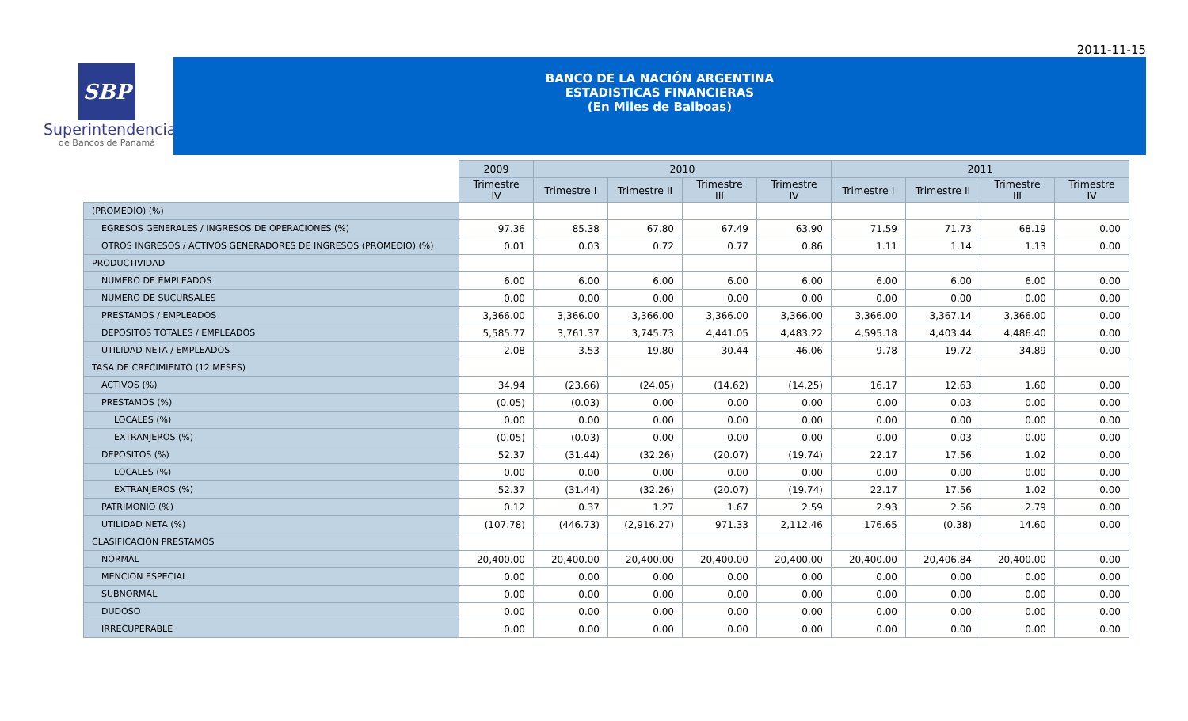2011-11-15
SBP
Superintendencia
de Bancos de Panamá
BANCO DE LA NACIÓN ARGENTINA
ESTADISTICAS FINANCIERAS
(En Miles de Balboas)
| | 2009 | 2010 | | | | 2011 | | | |
| --- | --- | --- | --- | --- | --- | --- | --- | --- | --- |
| | Trimestre IV | Trimestre I | Trimestre II | Trimestre III | Trimestre IV | Trimestre I | Trimestre II | Trimestre III | Trimestre IV |
| (PROMEDIO) (%) | | | | | | | | | |
| EGRESOS GENERALES / INGRESOS DE OPERACIONES (%) | 97.36 | 85.38 | 67.80 | 67.49 | 63.90 | 71.59 | 71.73 | 68.19 | 0.00 |
| OTROS INGRESOS / ACTIVOS GENERADORES DE INGRESOS (PROMEDIO) (%) | 0.01 | 0.03 | 0.72 | 0.77 | 0.86 | 1.11 | 1.14 | 1.13 | 0.00 |
| PRODUCTIVIDAD | | | | | | | | | |
| NUMERO DE EMPLEADOS | 6.00 | 6.00 | 6.00 | 6.00 | 6.00 | 6.00 | 6.00 | 6.00 | 0.00 |
| NUMERO DE SUCURSALES | 0.00 | 0.00 | 0.00 | 0.00 | 0.00 | 0.00 | 0.00 | 0.00 | 0.00 |
| PRESTAMOS / EMPLEADOS | 3,366.00 | 3,366.00 | 3,366.00 | 3,366.00 | 3,366.00 | 3,366.00 | 3,367.14 | 3,366.00 | 0.00 |
| DEPOSITOS TOTALES / EMPLEADOS | 5,585.77 | 3,761.37 | 3,745.73 | 4,441.05 | 4,483.22 | 4,595.18 | 4,403.44 | 4,486.40 | 0.00 |
| UTILIDAD NETA / EMPLEADOS | 2.08 | 3.53 | 19.80 | 30.44 | 46.06 | 9.78 | 19.72 | 34.89 | 0.00 |
| TASA DE CRECIMIENTO (12 MESES) | | | | | | | | | |
| ACTIVOS (%) | 34.94 | (23.66) | (24.05) | (14.62) | (14.25) | 16.17 | 12.63 | 1.60 | 0.00 |
| PRESTAMOS (%) | (0.05) | (0.03) | 0.00 | 0.00 | 0.00 | 0.00 | 0.03 | 0.00 | 0.00 |
| LOCALES (%) | 0.00 | 0.00 | 0.00 | 0.00 | 0.00 | 0.00 | 0.00 | 0.00 | 0.00 |
| EXTRANJEROS (%) | (0.05) | (0.03) | 0.00 | 0.00 | 0.00 | 0.00 | 0.03 | 0.00 | 0.00 |
| DEPOSITOS (%) | 52.37 | (31.44) | (32.26) | (20.07) | (19.74) | 22.17 | 17.56 | 1.02 | 0.00 |
| LOCALES (%) | 0.00 | 0.00 | 0.00 | 0.00 | 0.00 | 0.00 | 0.00 | 0.00 | 0.00 |
| EXTRANJEROS (%) | 52.37 | (31.44) | (32.26) | (20.07) | (19.74) | 22.17 | 17.56 | 1.02 | 0.00 |
| PATRIMONIO (%) | 0.12 | 0.37 | 1.27 | 1.67 | 2.59 | 2.93 | 2.56 | 2.79 | 0.00 |
| UTILIDAD NETA (%) | (107.78) | (446.73) | (2,916.27) | 971.33 | 2,112.46 | 176.65 | (0.38) | 14.60 | 0.00 |
| CLASIFICACION PRESTAMOS | | | | | | | | | |
| NORMAL | 20,400.00 | 20,400.00 | 20,400.00 | 20,400.00 | 20,400.00 | 20,400.00 | 20,406.84 | 20,400.00 | 0.00 |
| MENCION ESPECIAL | 0.00 | 0.00 | 0.00 | 0.00 | 0.00 | 0.00 | 0.00 | 0.00 | 0.00 |
| SUBNORMAL | 0.00 | 0.00 | 0.00 | 0.00 | 0.00 | 0.00 | 0.00 | 0.00 | 0.00 |
| DUDOSO | 0.00 | 0.00 | 0.00 | 0.00 | 0.00 | 0.00 | 0.00 | 0.00 | 0.00 |
| IRRECUPERABLE | 0.00 | 0.00 | 0.00 | 0.00 | 0.00 | 0.00 | 0.00 | 0.00 | 0.00 |